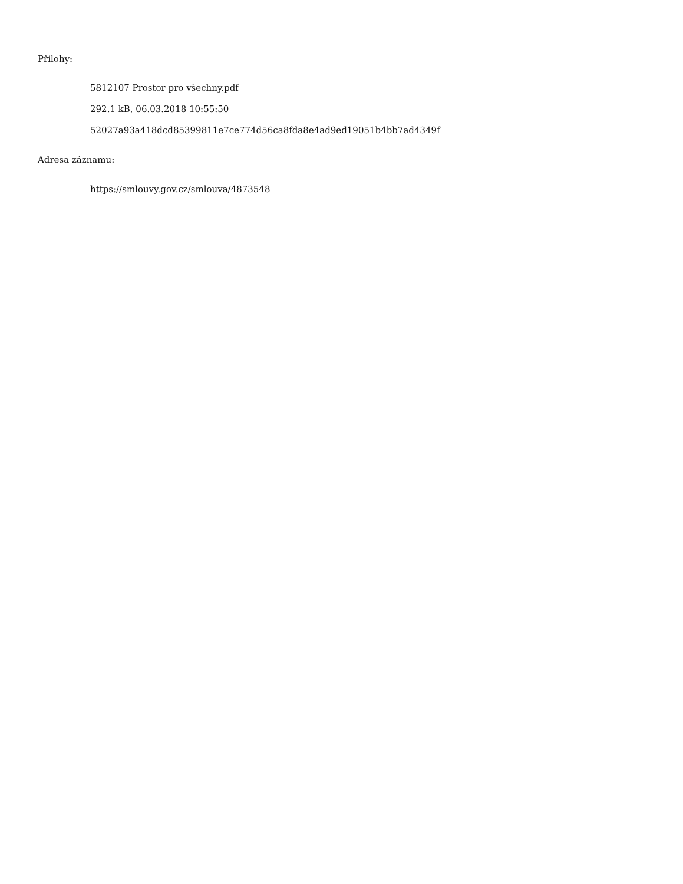Přílohy:
5812107 Prostor pro všechny.pdf
292.1 kB, 06.03.2018 10:55:50
52027a93a418dcd85399811e7ce774d56ca8fda8e4ad9ed19051b4bb7ad4349f
Adresa záznamu:
https://smlouvy.gov.cz/smlouva/4873548